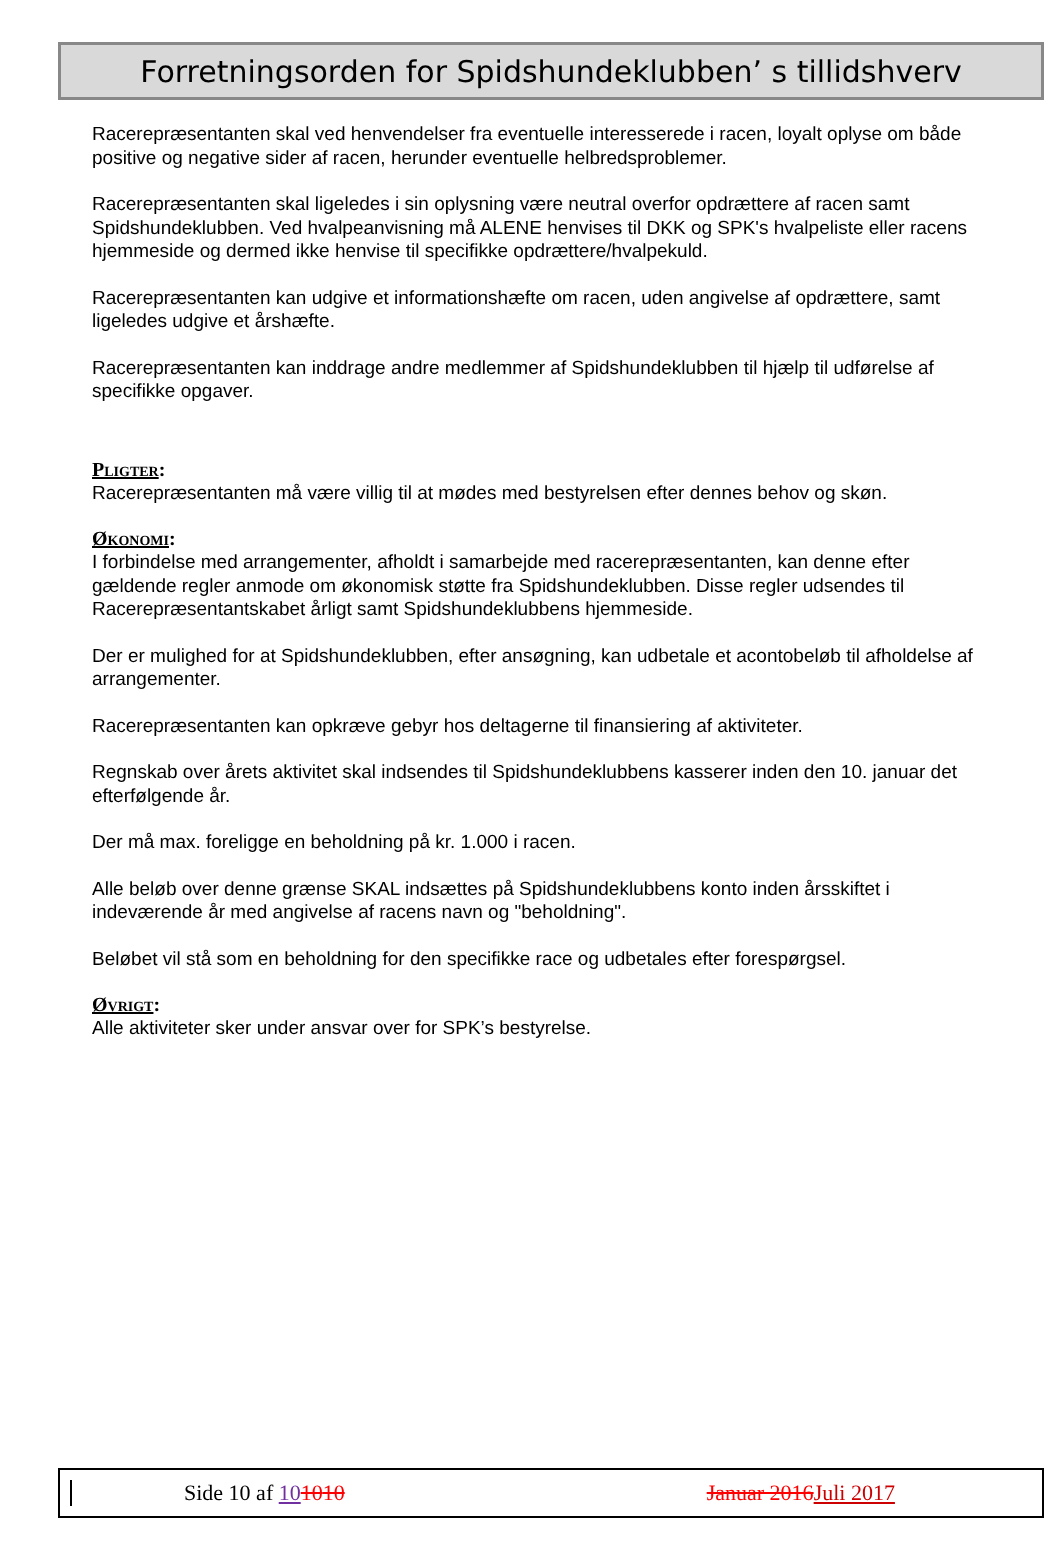Forretningsorden for Spidshundeklubben’ s tillidshverv
Racerepræsentanten skal ved henvendelser fra eventuelle interesserede i racen, loyalt oplyse om både positive og negative sider af racen, herunder eventuelle helbredsproblemer.
Racerepræsentanten skal ligeledes i sin oplysning være neutral overfor opdrættere af racen samt Spidshundeklubben. Ved hvalpeanvisning må ALENE henvises til DKK og SPK's hvalpeliste eller racens hjemmeside og dermed ikke henvise til specifikke opdrættere/hvalpekuld.
Racerepræsentanten kan udgive et informationshæfte om racen, uden angivelse af opdrættere, samt ligeledes udgive et årshæfte.
Racerepræsentanten kan inddrage andre medlemmer af Spidshundeklubben til hjælp til udførelse af specifikke opgaver.
Pligter:
Racerepræsentanten må være villig til at mødes med bestyrelsen efter dennes behov og skøn.
Økonomi:
I forbindelse med arrangementer, afholdt i samarbejde med racerepræsentanten, kan denne efter gældende regler anmode om økonomisk støtte fra Spidshundeklubben. Disse regler udsendes til Racerepræsentantskabet årligt samt Spidshundeklubbens hjemmeside.
Der er mulighed for at Spidshundeklubben, efter ansøgning, kan udbetale et acontobeløb til afholdelse af arrangementer.
Racerepræsentanten kan opkræve gebyr hos deltagerne til finansiering af aktiviteter.
Regnskab over årets aktivitet skal indsendes til Spidshundeklubbens kasserer inden den 10. januar det efterfølgende år.
Der må max. foreligge en beholdning på kr. 1.000 i racen.
Alle beløb over denne grænse SKAL indsættes på Spidshundeklubbens konto inden årsskiftet i indeværende år med angivelse af racens navn og "beholdning".
Beløbet vil stå som en beholdning for den specifikke race og udbetales efter forespørgsel.
Øvrigt:
Alle aktiviteter sker under ansvar over for SPK’s bestyrelse.
Side 10 af 101010 Januar 2016 Juli 2017